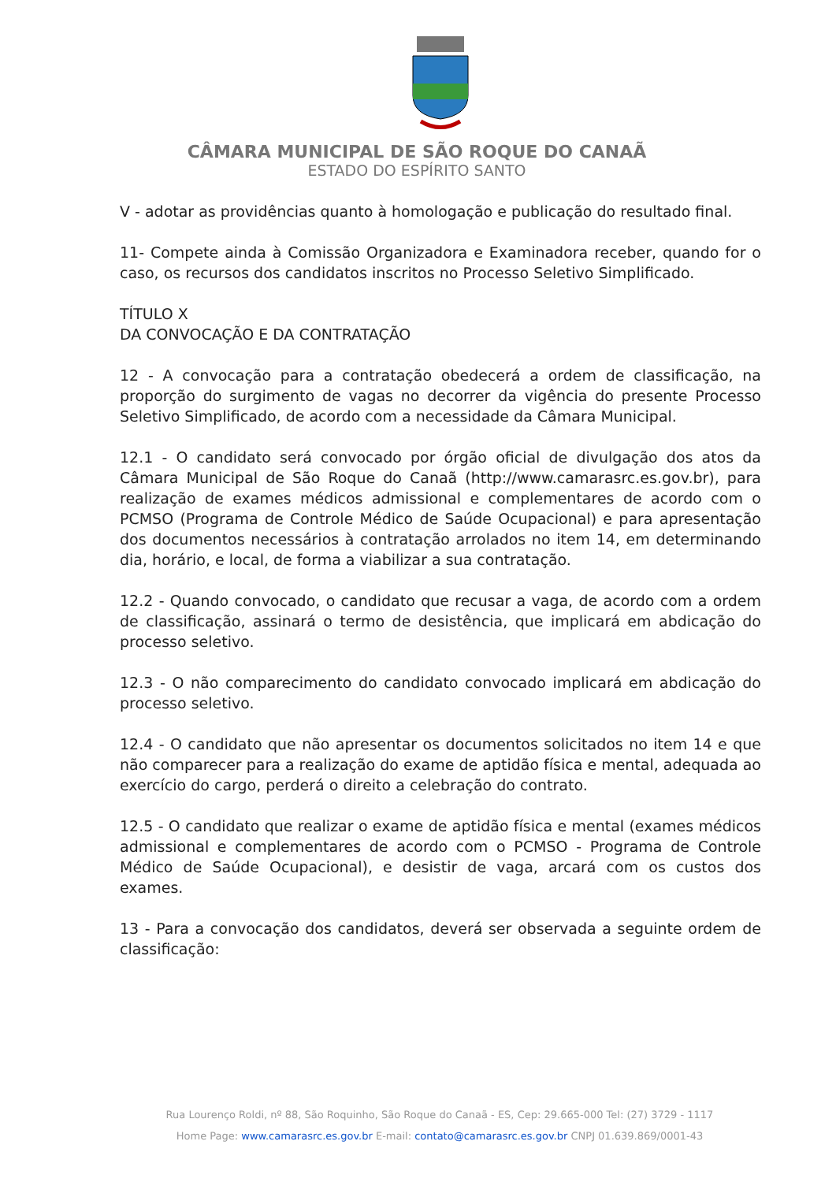CÂMARA MUNICIPAL DE SÃO ROQUE DO CANAÃ
ESTADO DO ESPÍRITO SANTO
V - adotar as providências quanto à homologação e publicação do resultado final.
11- Compete ainda à Comissão Organizadora e Examinadora receber, quando for o caso, os recursos dos candidatos inscritos no Processo Seletivo Simplificado.
TÍTULO X
DA CONVOCAÇÃO E DA CONTRATAÇÃO
12 - A convocação para a contratação obedecerá a ordem de classificação, na proporção do surgimento de vagas no decorrer da vigência do presente Processo Seletivo Simplificado, de acordo com a necessidade da Câmara Municipal.
12.1 - O candidato será convocado por órgão oficial de divulgação dos atos da Câmara Municipal de São Roque do Canaã (http://www.camarasrc.es.gov.br), para realização de exames médicos admissional e complementares de acordo com o PCMSO (Programa de Controle Médico de Saúde Ocupacional) e para apresentação dos documentos necessários à contratação arrolados no item 14, em determinando dia, horário, e local, de forma a viabilizar a sua contratação.
12.2 - Quando convocado, o candidato que recusar a vaga, de acordo com a ordem de classificação, assinará o termo de desistência, que implicará em abdicação do processo seletivo.
12.3 - O não comparecimento do candidato convocado implicará em abdicação do processo seletivo.
12.4 - O candidato que não apresentar os documentos solicitados no item 14 e que não comparecer para a realização do exame de aptidão física e mental, adequada ao exercício do cargo, perderá o direito a celebração do contrato.
12.5 - O candidato que realizar o exame de aptidão física e mental (exames médicos admissional e complementares de acordo com o PCMSO - Programa de Controle Médico de Saúde Ocupacional), e desistir de vaga, arcará com os custos dos exames.
13 - Para a convocação dos candidatos, deverá ser observada a seguinte ordem de classificação:
Rua Lourenço Roldi, nº 88, São Roquinho, São Roque do Canaã - ES, Cep: 29.665-000 Tel: (27) 3729 - 1117
Home Page: www.camarasrc.es.gov.br E-mail: contato@camarasrc.es.gov.br CNPJ 01.639.869/0001-43